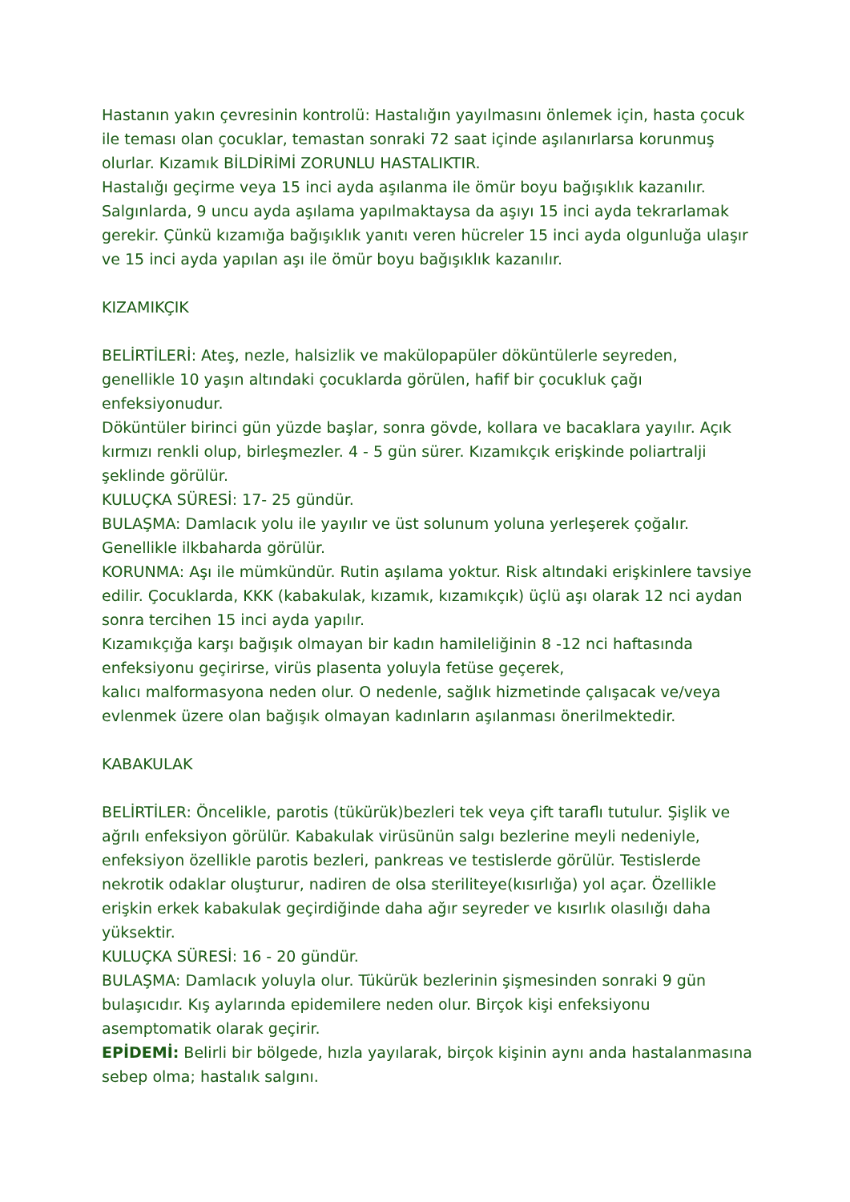Hastanın yakın çevresinin kontrolü: Hastalığın yayılmasını önlemek için, hasta çocuk ile teması olan çocuklar, temastan sonraki 72 saat içinde aşılanırlarsa korunmuş olurlar. Kızamık BİLDİRİMİ ZORUNLU HASTALIKTIR.
Hastalığı geçirme veya 15 inci ayda aşılanma ile ömür boyu bağışıklık kazanılır. Salgınlarda, 9 uncu ayda aşılama yapılmaktaysa da aşıyı 15 inci ayda tekrarlamak gerekir. Çünkü kızamığa bağışıklık yanıtı veren hücreler 15 inci ayda olgunluğa ulaşır ve 15 inci ayda yapılan aşı ile ömür boyu bağışıklık kazanılır.
KIZAMIKÇIK
BELİRTİLERİ: Ateş, nezle, halsizlik ve makülopapüler döküntülerle seyreden, genellikle 10 yaşın altındaki çocuklarda görülen, hafif bir çocukluk çağı enfeksiyonudur.
Döküntüler birinci gün yüzde başlar, sonra gövde, kollara ve bacaklara yayılır. Açık kırmızı renkli olup, birleşmezler. 4 - 5 gün sürer. Kızamıkçık erişkinde poliartralji şeklinde görülür.
KULUÇKA SÜRESİ: 17- 25 gündür.
BULAŞMA: Damlacık yolu ile yayılır ve üst solunum yoluna yerleşerek çoğalır. Genellikle ilkbaharda görülür.
KORUNMA: Aşı ile mümkündür. Rutin aşılama yoktur. Risk altındaki erişkinlere tavsiye edilir. Çocuklarda, KKK (kabakulak, kızamık, kızamıkçık) üçlü aşı olarak 12 nci aydan sonra tercihen 15 inci ayda yapılır.
Kızamıkçığa karşı bağışık olmayan bir kadın hamileliğinin 8 -12 nci haftasında enfeksiyonu geçirirse, virüs plasenta yoluyla fetüse geçerek,
kalıcı malformasyona neden olur. O nedenle, sağlık hizmetinde çalışacak ve/veya evlenmek üzere olan bağışık olmayan kadınların aşılanması önerilmektedir.
KABAKULAK
BELİRTİLER: Öncelikle, parotis (tükürük)bezleri tek veya çift taraflı tutulur. Şişlik ve ağrılı enfeksiyon görülür. Kabakulak virüsünün salgı bezlerine meyli nedeniyle, enfeksiyon özellikle parotis bezleri, pankreas ve testislerde görülür. Testislerde nekrotik odaklar oluşturur, nadiren de olsa steriliteye(kısırlığa) yol açar. Özellikle erişkin erkek kabakulak geçirdiğinde daha ağır seyreder ve kısırlık olasılığı daha yüksektir.
KULUÇKA SÜRESİ: 16 - 20 gündür.
BULAŞMA: Damlacık yoluyla olur. Tükürük bezlerinin şişmesinden sonraki 9 gün bulaşıcıdır. Kış aylarında epidemilere neden olur. Birçok kişi enfeksiyonu asemptomatik olarak geçirir.
EPİDEMİ: Belirli bir bölgede, hızla yayılarak, birçok kişinin aynı anda hastalanmasına sebep olma; hastalık salgını.